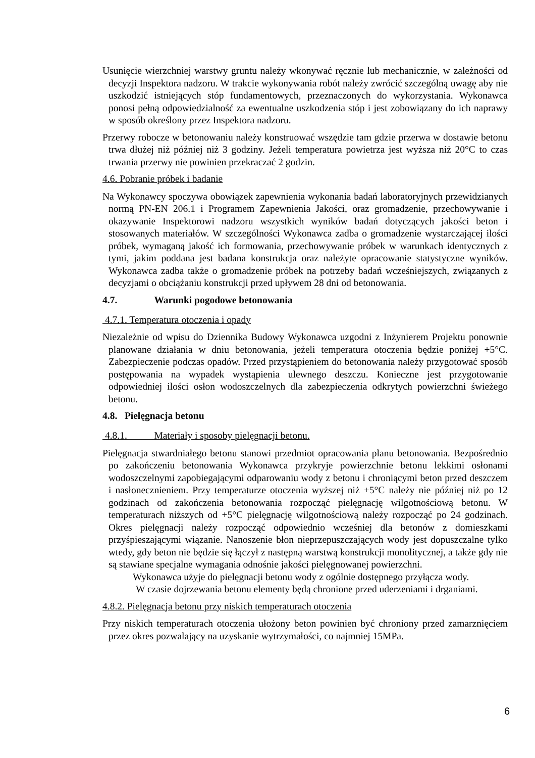Usunięcie wierzchniej warstwy gruntu należy wkonywać ręcznie lub mechanicznie, w zależności od decyzji Inspektora nadzoru. W trakcie wykonywania robót należy zwrócić szczególną uwagę aby nie uszkodzić istniejących stóp fundamentowych, przeznaczonych do wykorzystania. Wykonawca ponosi pełną odpowiedzialność za ewentualne uszkodzenia stóp i jest zobowiązany do ich naprawy w sposób określony przez Inspektora nadzoru.
Przerwy robocze w betonowaniu należy konstruować wszędzie tam gdzie przerwa w dostawie betonu trwa dłużej niż później niż 3 godziny. Jeżeli temperatura powietrza jest wyższa niż 20°C to czas trwania przerwy nie powinien przekraczać 2 godzin.
4.6. Pobranie próbek i badanie
Na Wykonawcy spoczywa obowiązek zapewnienia wykonania badań laboratoryjnych przewidzianych normą PN-EN 206.1 i Programem Zapewnienia Jakości, oraz gromadzenie, przechowywanie i okazywanie Inspektorowi nadzoru wszystkich wyników badań dotyczących jakości beton i stosowanych materiałów. W szczególności Wykonawca zadba o gromadzenie wystarczającej ilości próbek, wymaganą jakość ich formowania, przechowywanie próbek w warunkach identycznych z tymi, jakim poddana jest badana konstrukcja oraz należyte opracowanie statystyczne wyników. Wykonawca zadba także o gromadzenie próbek na potrzeby badań wcześniejszych, związanych z decyzjami o obciążaniu konstrukcji przed upływem 28 dni od betonowania.
4.7. Warunki pogodowe betonowania
4.7.1. Temperatura otoczenia i opady
Niezależnie od wpisu do Dziennika Budowy Wykonawca uzgodni z Inżynierem Projektu ponownie planowane działania w dniu betonowania, jeżeli temperatura otoczenia będzie poniżej +5°C. Zabezpieczenie podczas opadów. Przed przystąpieniem do betonowania należy przygotować sposób postępowania na wypadek wystąpienia ulewnego deszczu. Konieczne jest przygotowanie odpowiedniej ilości osłon wodoszczelnych dla zabezpieczenia odkrytych powierzchni świeżego betonu.
4.8. Pielęgnacja betonu
4.8.1. Materiały i sposoby pielęgnacji betonu.
Pielęgnacja stwardniałego betonu stanowi przedmiot opracowania planu betonowania. Bezpośrednio po zakończeniu betonowania Wykonawca przykryje powierzchnie betonu lekkimi osłonami wodoszczelnymi zapobiegającymi odparowaniu wody z betonu i chroniącymi beton przed deszczem i nasłonecznieniem. Przy temperaturze otoczenia wyższej niż +5°C należy nie później niż po 12 godzinach od zakończenia betonowania rozpocząć pielęgnację wilgotnościową betonu. W temperaturach niższych od +5°C pielęgnację wilgotnościową należy rozpocząć po 24 godzinach. Okres pielęgnacji należy rozpocząć odpowiednio wcześniej dla betonów z domieszkami przyśpieszającymi wiązanie. Nanoszenie błon nieprzepuszczających wody jest dopuszczalne tylko wtedy, gdy beton nie będzie się łączył z następną warstwą konstrukcji monolitycznej, a także gdy nie są stawiane specjalne wymagania odnośnie jakości pielęgnowanej powierzchni.
Wykonawca użyje do pielęgnacji betonu wody z ogólnie dostępnego przyłącza wody.
W czasie dojrzewania betonu elementy będą chronione przed uderzeniami i drganiami.
4.8.2. Pielęgnacja betonu przy niskich temperaturach otoczenia
Przy niskich temperaturach otoczenia ułożony beton powinien być chroniony przed zamarznięciem przez okres pozwalający na uzyskanie wytrzymałości, co najmniej 15MPa.
6